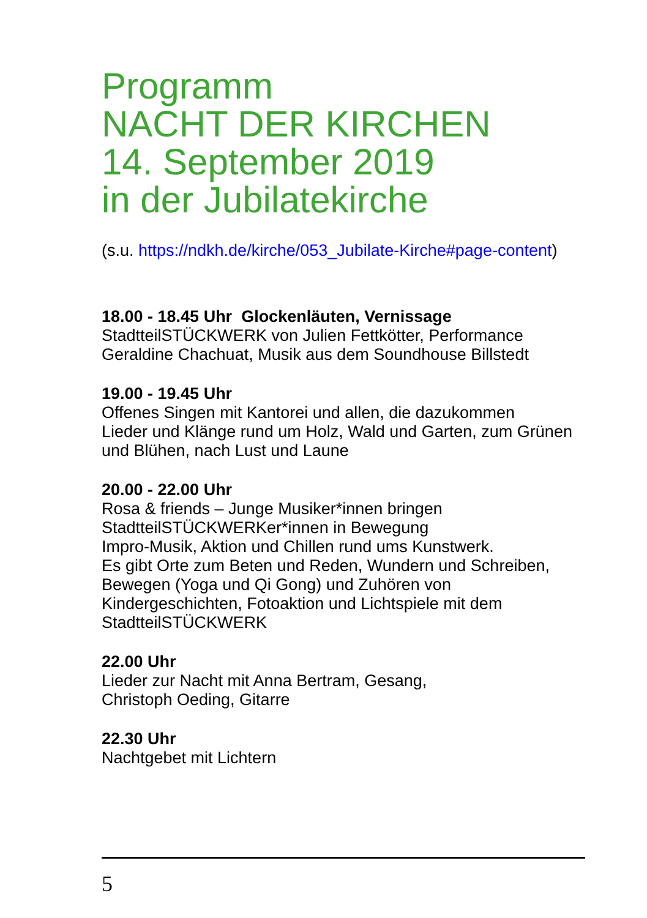Programm
NACHT DER KIRCHEN
14. September 2019
in der Jubilatekirche
(s.u. https://ndkh.de/kirche/053_Jubilate-Kirche#page-content)
18.00 - 18.45 Uhr Glockenläuten, Vernissage
StadtteilSTÜCKWERK von Julien Fettkötter, Performance Geraldine Chachuat, Musik aus dem Soundhouse Billstedt
19.00 - 19.45 Uhr
Offenes Singen mit Kantorei und allen, die dazukommen
Lieder und Klänge rund um Holz, Wald und Garten, zum Grünen und Blühen, nach Lust und Laune
20.00 - 22.00 Uhr
Rosa & friends – Junge Musiker*innen bringen StadtteilSTÜCKWERKer*innen in Bewegung
Impro-Musik, Aktion und Chillen rund ums Kunstwerk.
Es gibt Orte zum Beten und Reden, Wundern und Schreiben, Bewegen (Yoga und Qi Gong) und Zuhören von Kindergeschichten, Fotoaktion und Lichtspiele mit dem StadtteilSTÜCKWERK
22.00 Uhr
Lieder zur Nacht mit Anna Bertram, Gesang,
Christoph Oeding, Gitarre
22.30 Uhr
Nachtgebet mit Lichtern
5